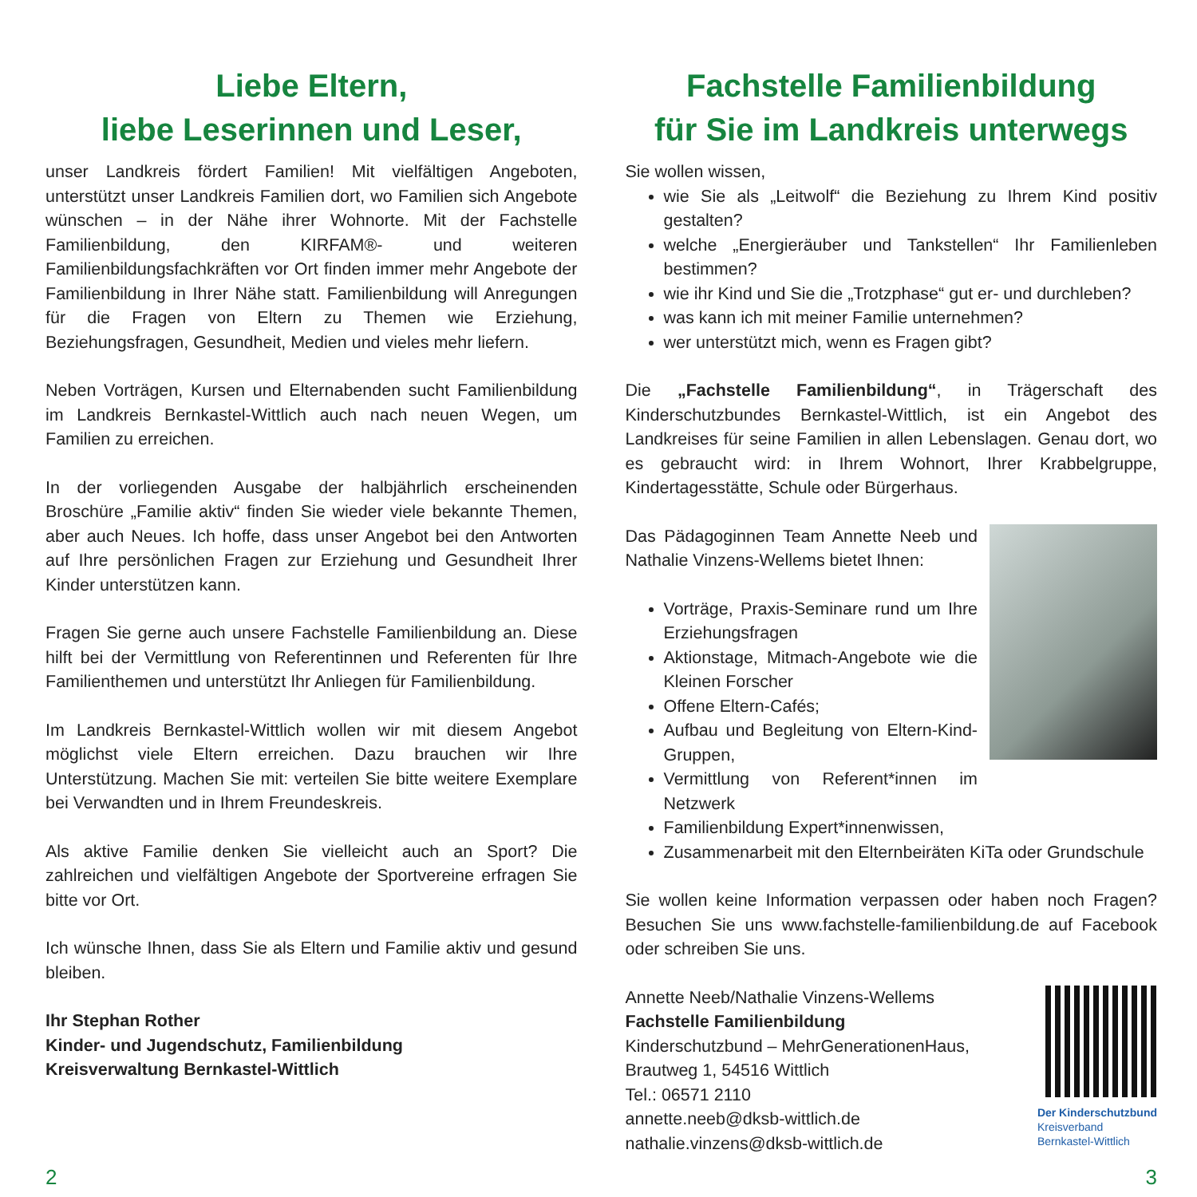Liebe Eltern,
liebe Leserinnen und Leser,
unser Landkreis fördert Familien! Mit vielfältigen Angeboten, unterstützt unser Landkreis Familien dort, wo Familien sich Angebote wünschen – in der Nähe ihrer Wohnorte. Mit der Fachstelle Familienbildung, den KIRFAM®- und weiteren Familienbildungsfachkräften vor Ort finden immer mehr Angebote der Familienbildung in Ihrer Nähe statt. Familienbildung will Anregungen für die Fragen von Eltern zu Themen wie Erziehung, Beziehungsfragen, Gesundheit, Medien und vieles mehr liefern.
Neben Vorträgen, Kursen und Elternabenden sucht Familienbildung im Landkreis Bernkastel-Wittlich auch nach neuen Wegen, um Familien zu erreichen.
In der vorliegenden Ausgabe der halbjährlich erscheinenden Broschüre „Familie aktiv“ finden Sie wieder viele bekannte Themen, aber auch Neues. Ich hoffe, dass unser Angebot bei den Antworten auf Ihre persönlichen Fragen zur Erziehung und Gesundheit Ihrer Kinder unterstützen kann.
Fragen Sie gerne auch unsere Fachstelle Familienbildung an. Diese hilft bei der Vermittlung von Referentinnen und Referenten für Ihre Familienthemen und unterstützt Ihr Anliegen für Familienbildung.
Im Landkreis Bernkastel-Wittlich wollen wir mit diesem Angebot möglichst viele Eltern erreichen. Dazu brauchen wir Ihre Unterstützung. Machen Sie mit: verteilen Sie bitte weitere Exemplare bei Verwandten und in Ihrem Freundeskreis.
Als aktive Familie denken Sie vielleicht auch an Sport? Die zahlreichen und vielfältigen Angebote der Sportvereine erfragen Sie bitte vor Ort.
Ich wünsche Ihnen, dass Sie als Eltern und Familie aktiv und gesund bleiben.
Ihr Stephan Rother
Kinder- und Jugendschutz, Familienbildung
Kreisverwaltung Bernkastel-Wittlich
Fachstelle Familienbildung
für Sie im Landkreis unterwegs
Sie wollen wissen,
wie Sie als „Leitwolf“ die Beziehung zu Ihrem Kind positiv gestalten?
welche „Energieräuber und Tankstellen“ Ihr Familienleben bestimmen?
wie ihr Kind und Sie die „Trotzphase“ gut er- und durchleben?
was kann ich mit meiner Familie unternehmen?
wer unterstützt mich, wenn es Fragen gibt?
Die „Fachstelle Familienbildung“, in Trägerschaft des Kinderschutzbundes Bernkastel-Wittlich, ist ein Angebot des Landkreises für seine Familien in allen Lebenslagen. Genau dort, wo es gebraucht wird: in Ihrem Wohnort, Ihrer Krabbelgruppe, Kindertagesstätte, Schule oder Bürgerhaus.
Das Pädagoginnen Team Annette Neeb und Nathalie Vinzens-Wellems bietet Ihnen:
Vorträge, Praxis-Seminare rund um Ihre Erziehungsfragen
Aktionstage, Mitmach-Angebote wie die Kleinen Forscher
Offene Eltern-Cafés;
Aufbau und Begleitung von Eltern-Kind-Gruppen,
Vermittlung von Referent*innen im Netzwerk
Familienbildung Expert*innenwissen,
Zusammenarbeit mit den Elternbeiräten KiTa oder Grundschule
Sie wollen keine Information verpassen oder haben noch Fragen? Besuchen Sie uns www.fachstelle-familienbildung.de auf Facebook oder schreiben Sie uns.
Annette Neeb/Nathalie Vinzens-Wellems
Fachstelle Familienbildung
Kinderschutzbund – MehrGenerationenHaus,
Brautweg 1, 54516 Wittlich
Tel.: 06571 2110
Der Kinderschutzbund
Kreisverband
Bernkastel-Wittlich
annette.neeb@dksb-wittlich.de
nathalie.vinzens@dksb-wittlich.de
2 3